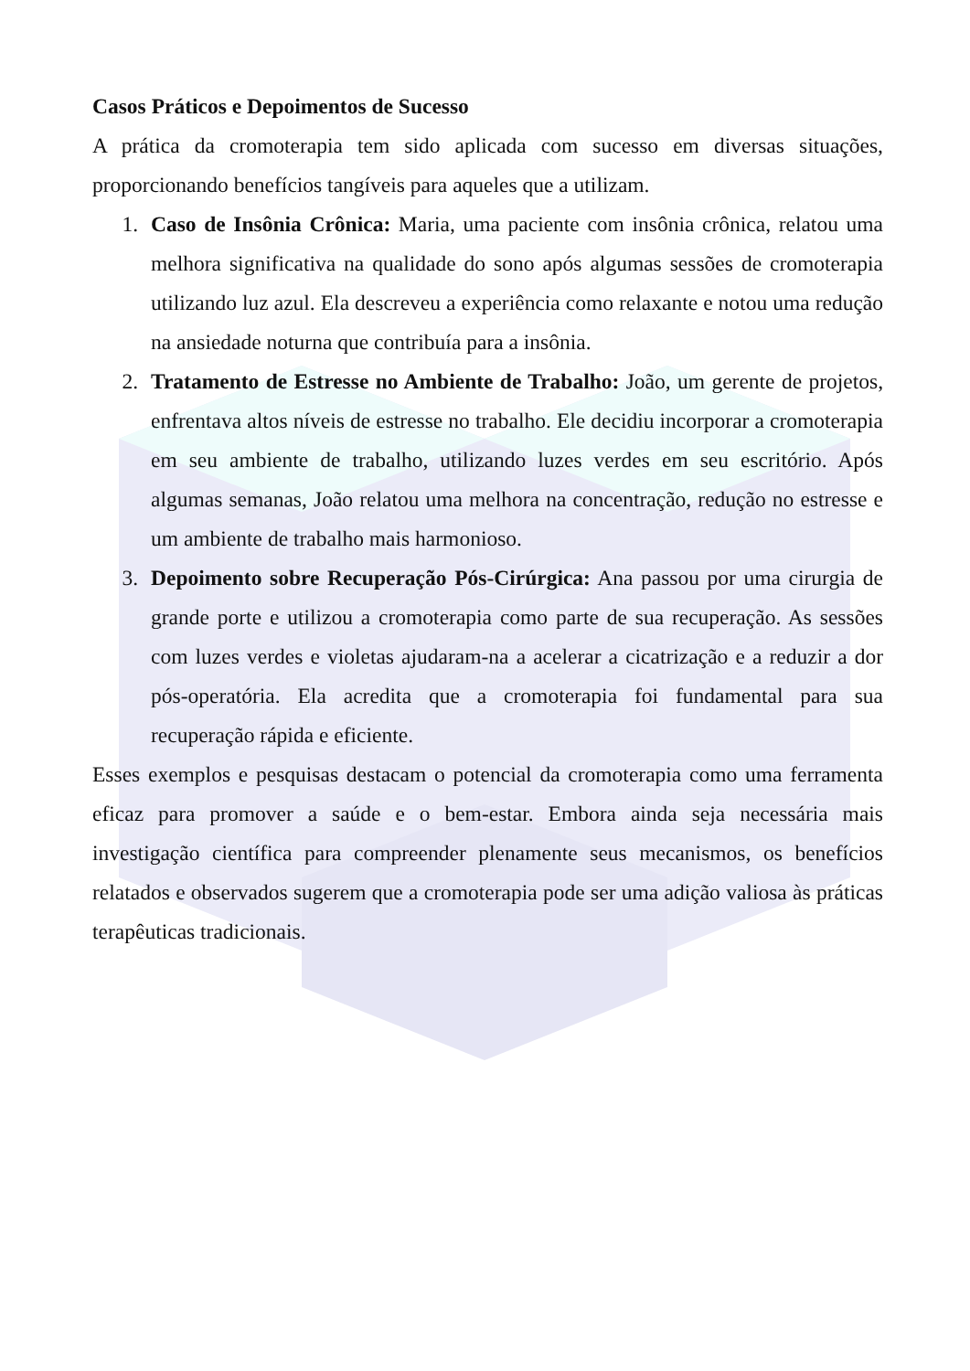Casos Práticos e Depoimentos de Sucesso
A prática da cromoterapia tem sido aplicada com sucesso em diversas situações, proporcionando benefícios tangíveis para aqueles que a utilizam.
1. Caso de Insônia Crônica: Maria, uma paciente com insônia crônica, relatou uma melhora significativa na qualidade do sono após algumas sessões de cromoterapia utilizando luz azul. Ela descreveu a experiência como relaxante e notou uma redução na ansiedade noturna que contribuía para a insônia.
2. Tratamento de Estresse no Ambiente de Trabalho: João, um gerente de projetos, enfrentava altos níveis de estresse no trabalho. Ele decidiu incorporar a cromoterapia em seu ambiente de trabalho, utilizando luzes verdes em seu escritório. Após algumas semanas, João relatou uma melhora na concentração, redução no estresse e um ambiente de trabalho mais harmonioso.
3. Depoimento sobre Recuperação Pós-Cirúrgica: Ana passou por uma cirurgia de grande porte e utilizou a cromoterapia como parte de sua recuperação. As sessões com luzes verdes e violetas ajudaram-na a acelerar a cicatrização e a reduzir a dor pós-operatória. Ela acredita que a cromoterapia foi fundamental para sua recuperação rápida e eficiente.
Esses exemplos e pesquisas destacam o potencial da cromoterapia como uma ferramenta eficaz para promover a saúde e o bem-estar. Embora ainda seja necessária mais investigação científica para compreender plenamente seus mecanismos, os benefícios relatados e observados sugerem que a cromoterapia pode ser uma adição valiosa às práticas terapêuticas tradicionais.